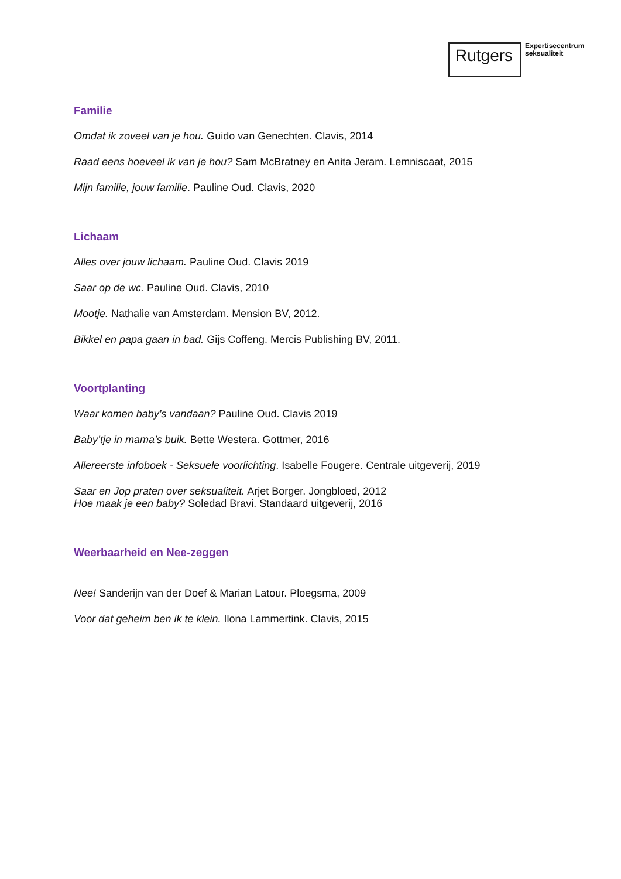Rutgers
Expertisecentrum
seksualiteit
Familie
Omdat ik zoveel van je hou. Guido van Genechten. Clavis, 2014
Raad eens hoeveel ik van je hou? Sam McBratney en Anita Jeram. Lemniscaat, 2015
Mijn familie, jouw familie. Pauline Oud. Clavis, 2020
Lichaam
Alles over jouw lichaam. Pauline Oud. Clavis 2019
Saar op de wc. Pauline Oud. Clavis, 2010
Mootje. Nathalie van Amsterdam. Mension BV, 2012.
Bikkel en papa gaan in bad. Gijs Coffeng. Mercis Publishing BV, 2011.
Voortplanting
Waar komen baby’s vandaan? Pauline Oud. Clavis 2019
Baby’tje in mama’s buik. Bette Westera. Gottmer, 2016
Allereerste infoboek - Seksuele voorlichting. Isabelle Fougere. Centrale uitgeverij, 2019
Saar en Jop praten over seksualiteit. Arjet Borger. Jongbloed, 2012
Hoe maak je een baby? Soledad Bravi. Standaard uitgeverij, 2016
Weerbaarheid en Nee-zeggen
Nee! Sanderijn van der Doef & Marian Latour. Ploegsma, 2009
Voor dat geheim ben ik te klein. Ilona Lammertink. Clavis, 2015